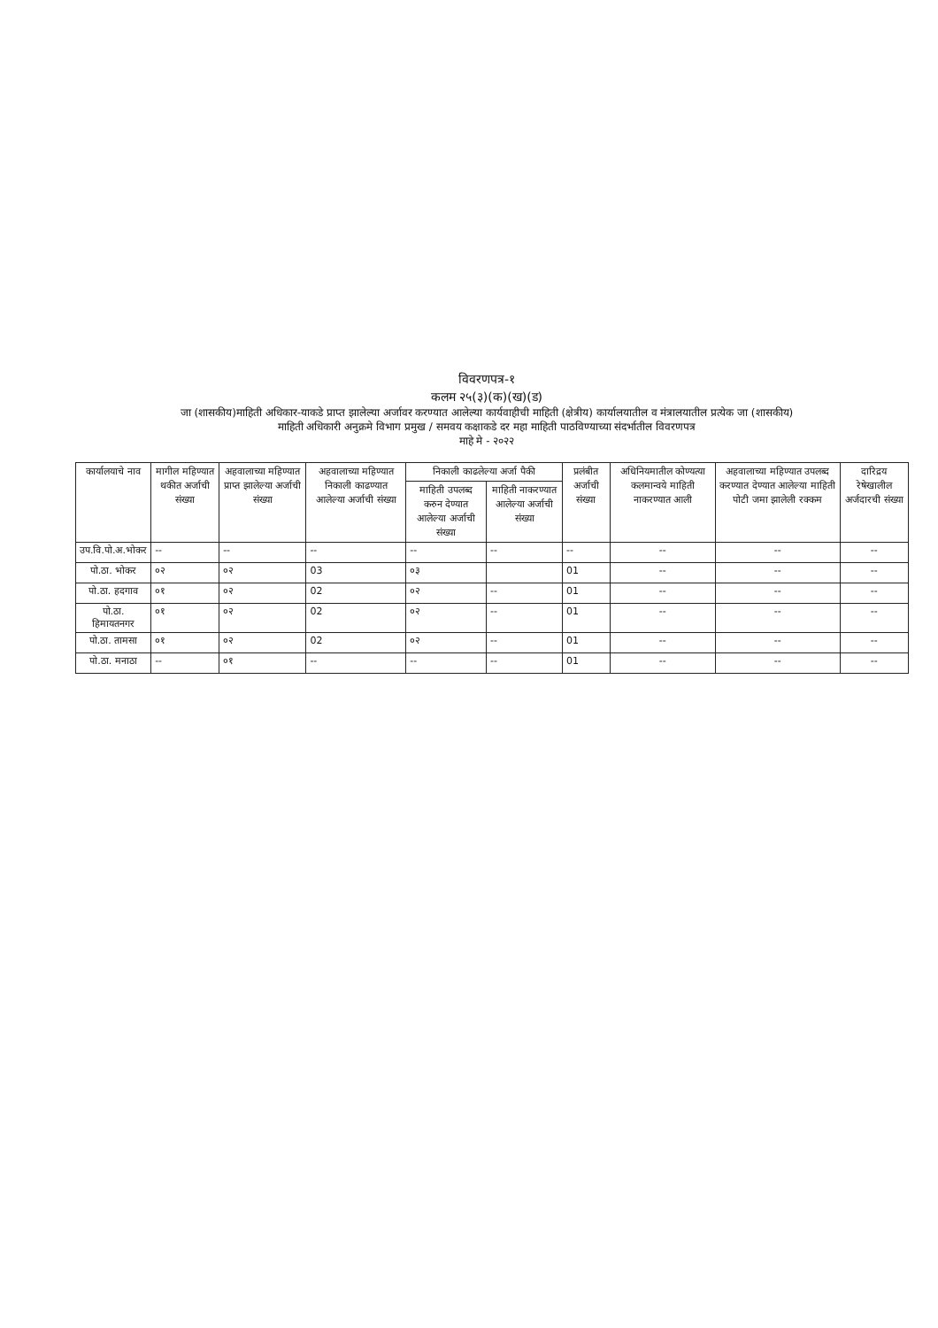विवरणपत्र-१
कलम २५(३)(क)(ख)(ड)
जा (शासकीय)माहिती अधिकार-याकडे प्राप्त झालेल्या अर्जावर करण्यात आलेल्या कार्यवाहीची माहिती (क्षेत्रीय) कार्यालयातील व मंत्रालयातील प्रत्येक जा (शासकीय)
माहिती अधिकारी अनुक्रमे विभाग प्रमुख / समवय कक्षाकडे दर महा माहिती पाठविण्याच्या संदर्भातील विवरणपत्र
माहे मे - २०२२
| कार्यालयाचे नाव | मागील महिण्यात थकीत अर्जाची संख्या | अहवालाच्या महिण्यात प्राप्त झालेल्या अर्जाची संख्या | अहवालाच्या महिण्यात निकाली काढण्यात आलेल्या अर्जाची संख्या | निकाली काढलेल्या अर्जा पैकी | | प्रलंबीत अर्जाची संख्या | अधिनियमातील कोण्यत्या कलमान्वये माहिती नाकरण्यात आली | अहवालाच्या महिण्यात उपलब्द करण्यात देण्यात आलेल्या माहिती पोटी जमा झालेली रक्कम | दारिद्रय रेषेखालील अर्जदारची संख्या |
| --- | --- | --- | --- | --- | --- | --- | --- | --- | --- |
| | | | | माहिती उपलब्द करुन देण्यात आलेल्या अर्जाची संख्या | माहिती नाकरण्यात आलेल्या अर्जाची संख्या | | | | |
| उप.वि.पो.अ.भोकर | -- | -- | -- | -- | -- | -- | -- | -- | -- |
| पो.ठा. भोकर | ०२ | ०२ | 03 | ०३ | | 01 | -- | -- | -- |
| पो.ठा. हदगाव | ०१ | ०२ | 02 | ०२ | -- | 01 | -- | -- | -- |
| पो.ठा. हिमायतनगर | ०१ | ०२ | 02 | ०२ | -- | 01 | -- | -- | -- |
| पो.ठा. तामसा | ०१ | ०२ | 02 | ०२ | -- | 01 | -- | -- | -- |
| पो.ठा. मनाठा | -- | ०१ | -- | -- | -- | 01 | -- | -- | -- |